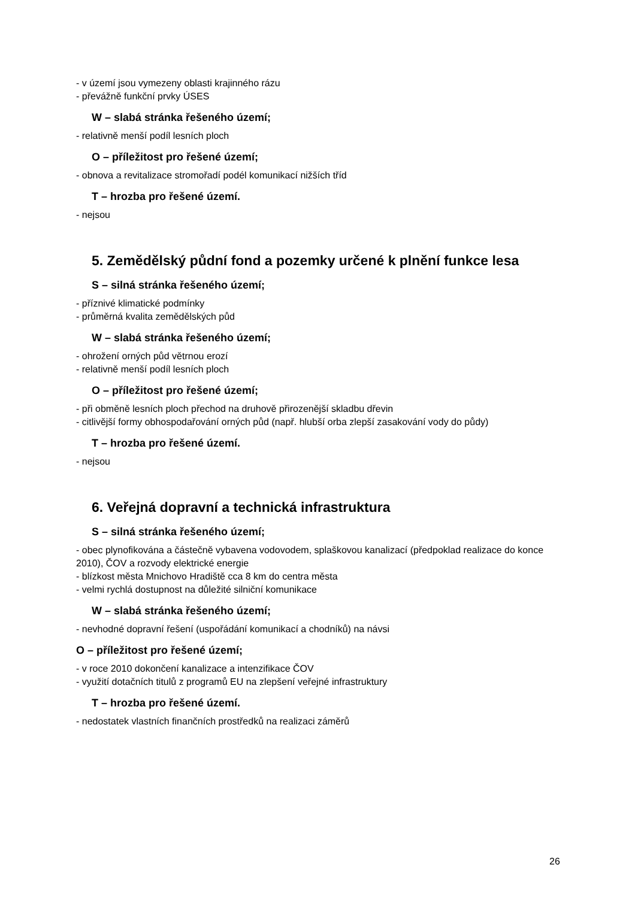- v území jsou vymezeny oblasti krajinného rázu
- převážně funkční prvky ÚSES
W – slabá stránka řešeného území;
- relativně menší podíl lesních ploch
O – příležitost pro řešené území;
- obnova a revitalizace stromořadí podél komunikací nižších tříd
T – hrozba pro řešené území.
- nejsou
5. Zemědělský půdní fond a pozemky určené k plnění funkce lesa
S – silná stránka řešeného území;
- příznivé klimatické podmínky
- průměrná kvalita zemědělských půd
W – slabá stránka řešeného území;
- ohrožení orných půd větrnou erozí
- relativně menší podíl lesních ploch
O – příležitost pro řešené území;
- při obměně lesních ploch přechod na druhově přirozenější skladbu dřevin
- citlivější formy obhospodařování orných půd (např. hlubší orba zlepší zasakování vody do půdy)
T – hrozba pro řešené území.
- nejsou
6. Veřejná dopravní a technická infrastruktura
S – silná stránka řešeného území;
- obec plynofikována a částečně vybavena vodovodem, splaškovou kanalizací (předpoklad realizace do konce 2010), ČOV a rozvody elektrické energie
- blízkost města Mnichovo Hradiště cca 8 km do centra města
- velmi rychlá dostupnost na důležité silniční komunikace
W – slabá stránka řešeného území;
- nevhodné dopravní řešení (uspořádání komunikací a chodníků) na návsi
O – příležitost pro řešené území;
- v roce 2010 dokončení kanalizace a intenzifikace ČOV
- využití dotačních titulů z programů EU na zlepšení veřejné infrastruktury
T – hrozba pro řešené území.
- nedostatek vlastních finančních prostředků na realizaci záměrů
26